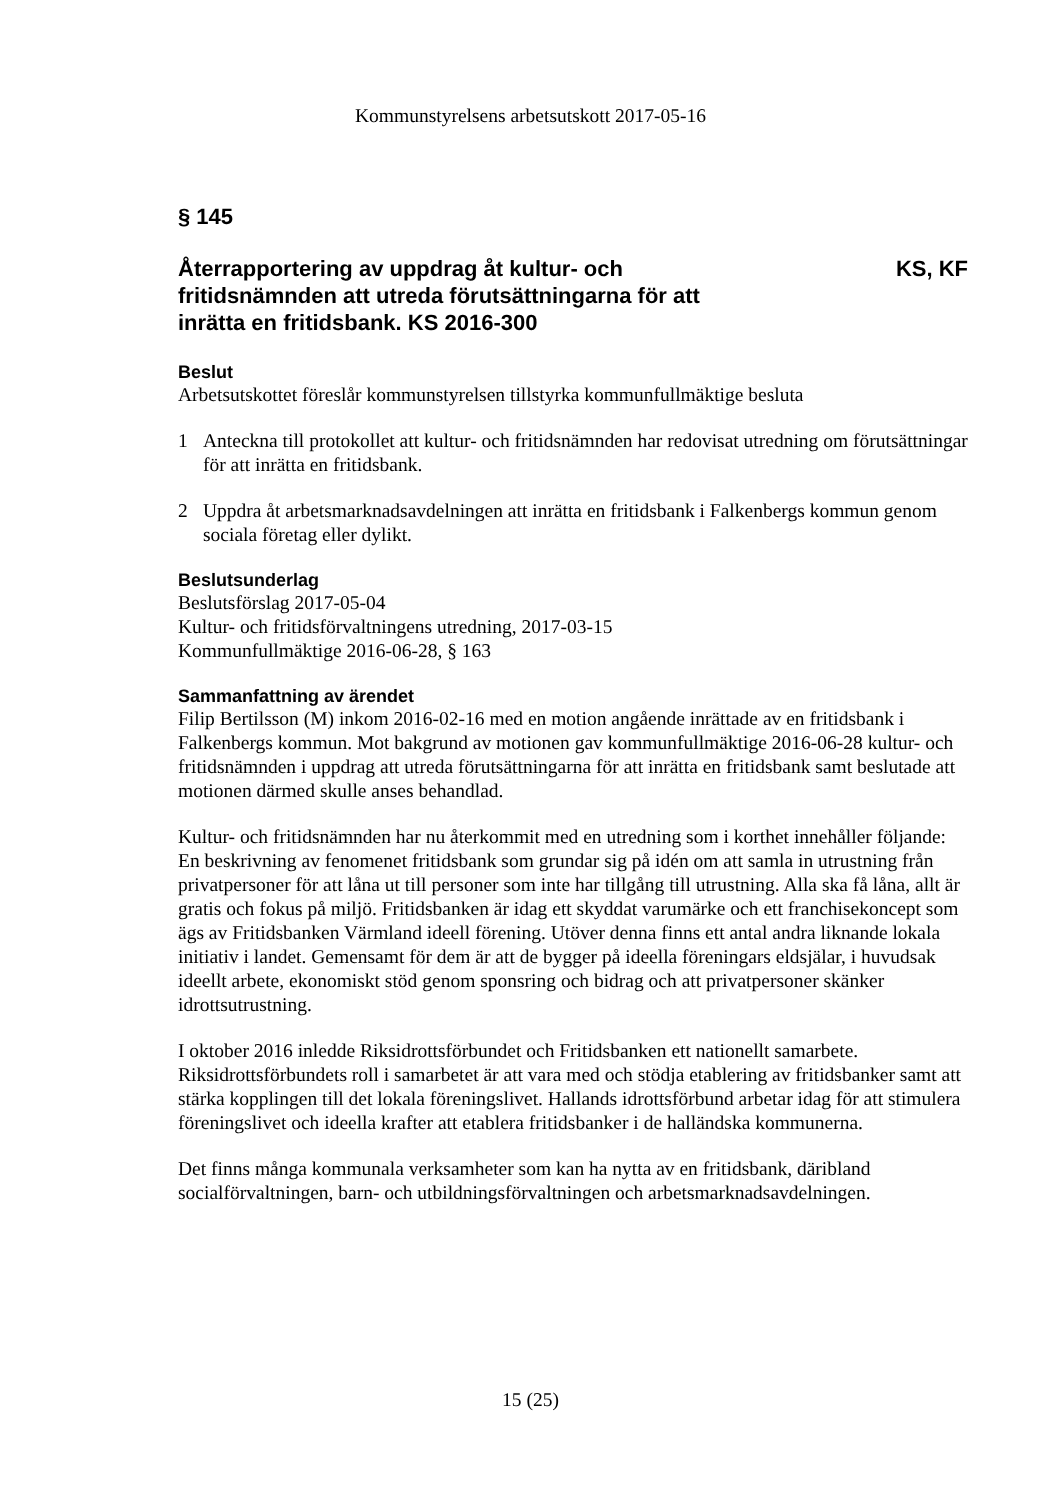Kommunstyrelsens arbetsutskott 2017-05-16
§ 145
Återrapportering av uppdrag åt kultur- och
fritidsnämnden att utreda förutsättningarna för att
inrätta en fritidsbank. KS 2016-300
KS, KF
Beslut
Arbetsutskottet föreslår kommunstyrelsen tillstyrka kommunfullmäktige besluta
1 Anteckna till protokollet att kultur- och fritidsnämnden har redovisat utredning om förutsättningar för att inrätta en fritidsbank.
2 Uppdra åt arbetsmarknadsavdelningen att inrätta en fritidsbank i Falkenbergs kommun genom sociala företag eller dylikt.
Beslutsunderlag
Beslutsförslag 2017-05-04
Kultur- och fritidsförvaltningens utredning, 2017-03-15
Kommunfullmäktige 2016-06-28, § 163
Sammanfattning av ärendet
Filip Bertilsson (M) inkom 2016-02-16 med en motion angående inrättade av en fritidsbank i Falkenbergs kommun. Mot bakgrund av motionen gav kommunfullmäktige 2016-06-28 kultur- och fritidsnämnden i uppdrag att utreda förutsättningarna för att inrätta en fritidsbank samt beslutade att motionen därmed skulle anses behandlad.
Kultur- och fritidsnämnden har nu återkommit med en utredning som i korthet innehåller följande: En beskrivning av fenomenet fritidsbank som grundar sig på idén om att samla in utrustning från privatpersoner för att låna ut till personer som inte har tillgång till utrustning. Alla ska få låna, allt är gratis och fokus på miljö. Fritidsbanken är idag ett skyddat varumärke och ett franchisekoncept som ägs av Fritidsbanken Värmland ideell förening. Utöver denna finns ett antal andra liknande lokala initiativ i landet. Gemensamt för dem är att de bygger på ideella föreningars eldsjälar, i huvudsak ideellt arbete, ekonomiskt stöd genom sponsring och bidrag och att privatpersoner skänker idrottsutrustning.
I oktober 2016 inledde Riksidrottsförbundet och Fritidsbanken ett nationellt samarbete. Riksidrottsförbundets roll i samarbetet är att vara med och stödja etablering av fritidsbanker samt att stärka kopplingen till det lokala föreningslivet. Hallands idrottsförbund arbetar idag för att stimulera föreningslivet och ideella krafter att etablera fritidsbanker i de halländska kommunerna.
Det finns många kommunala verksamheter som kan ha nytta av en fritidsbank, däribland socialförvaltningen, barn- och utbildningsförvaltningen och arbetsmarknadsavdelningen.
15 (25)